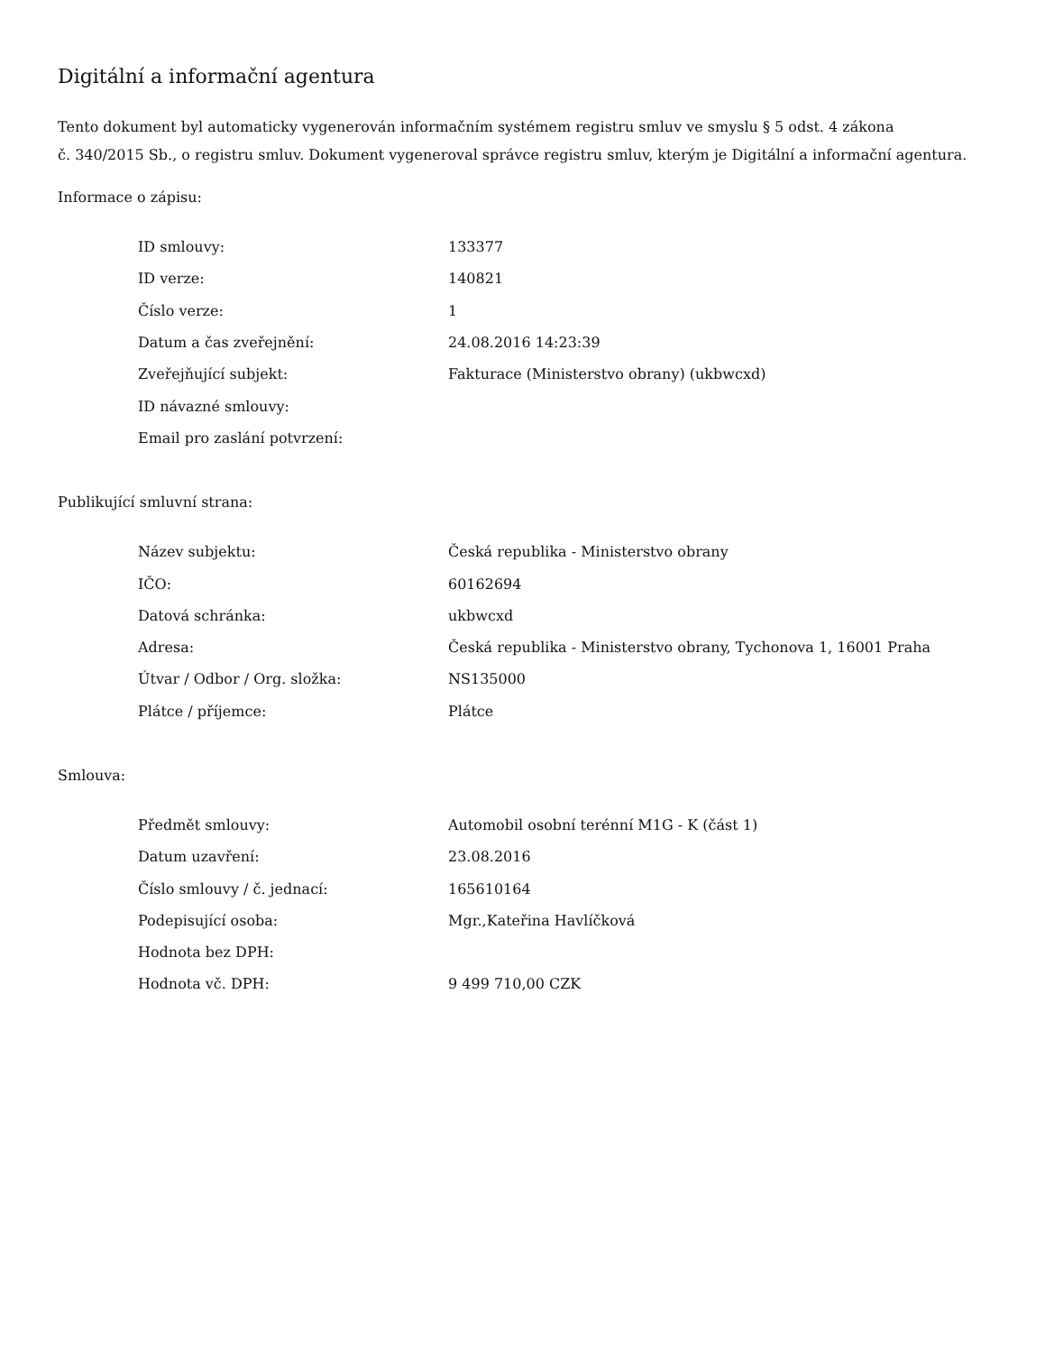Digitální a informační agentura
Tento dokument byl automaticky vygenerován informačním systémem registru smluv ve smyslu § 5 odst. 4 zákona
č. 340/2015 Sb., o registru smluv. Dokument vygeneroval správce registru smluv, kterým je Digitální a informační agentura.
Informace o zápisu:
| ID smlouvy: | 133377 |
| ID verze: | 140821 |
| Číslo verze: | 1 |
| Datum a čas zveřejnění: | 24.08.2016 14:23:39 |
| Zveřejňující subjekt: | Fakturace (Ministerstvo obrany) (ukbwcxd) |
| ID návazné smlouvy: | |
| Email pro zaslání potvrzení: | |
Publikující smluvní strana:
| Název subjektu: | Česká republika - Ministerstvo obrany |
| IČO: | 60162694 |
| Datová schránka: | ukbwcxd |
| Adresa: | Česká republika - Ministerstvo obrany, Tychonova 1, 16001 Praha |
| Útvar / Odbor / Org. složka: | NS135000 |
| Plátce / příjemce: | Plátce |
Smlouva:
| Předmět smlouvy: | Automobil osobní terénní M1G - K (část 1) |
| Datum uzavření: | 23.08.2016 |
| Číslo smlouvy / č. jednací: | 165610164 |
| Podepisující osoba: | Mgr.,Kateřina Havlíčková |
| Hodnota bez DPH: | |
| Hodnota vč. DPH: | 9 499 710,00 CZK |